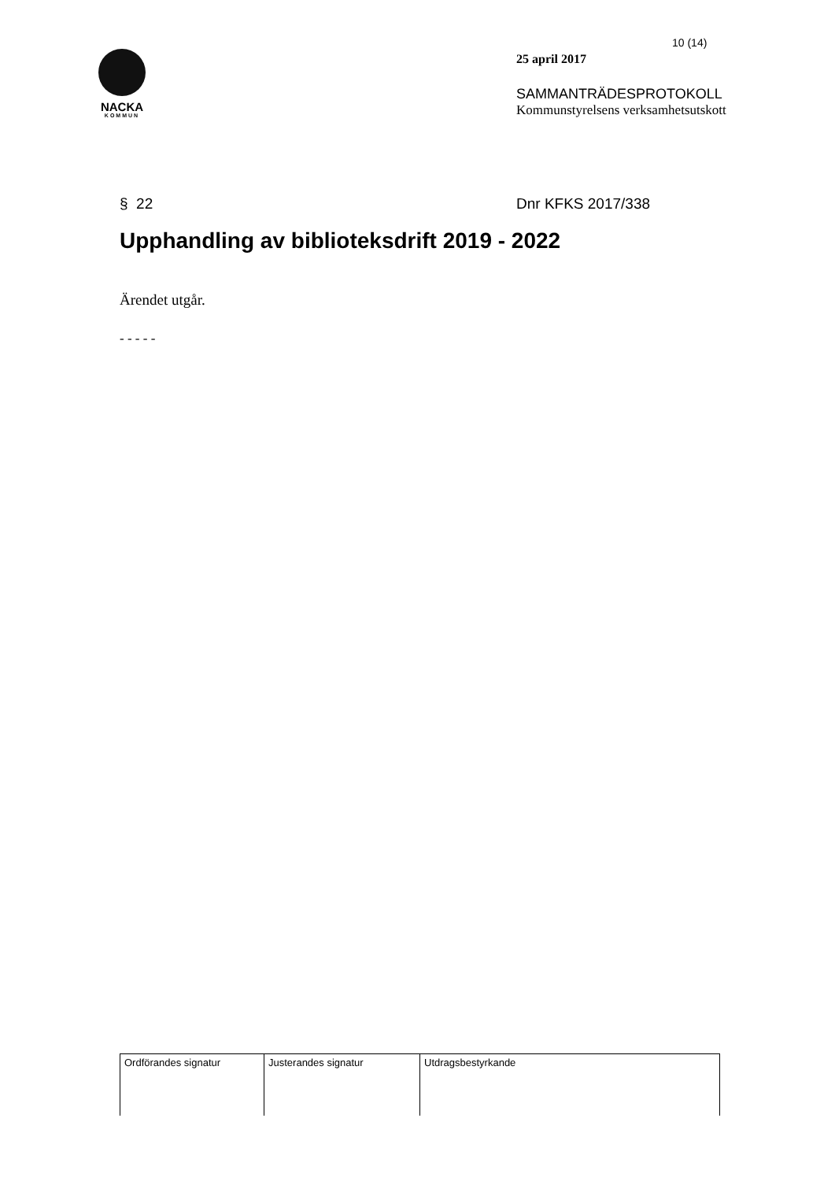NACKA
KOMMUN
10 (14)
25 april 2017
SAMMANTRÄDESPROTOKOLL
Kommunstyrelsens verksamhetsutskott
§ 22 Dnr KFKS 2017/338
Upphandling av biblioteksdrift 2019 - 2022
Ärendet utgår.
- - - - -
| Ordförandes signatur | Justerandes signatur | Utdragsbestyrkande |